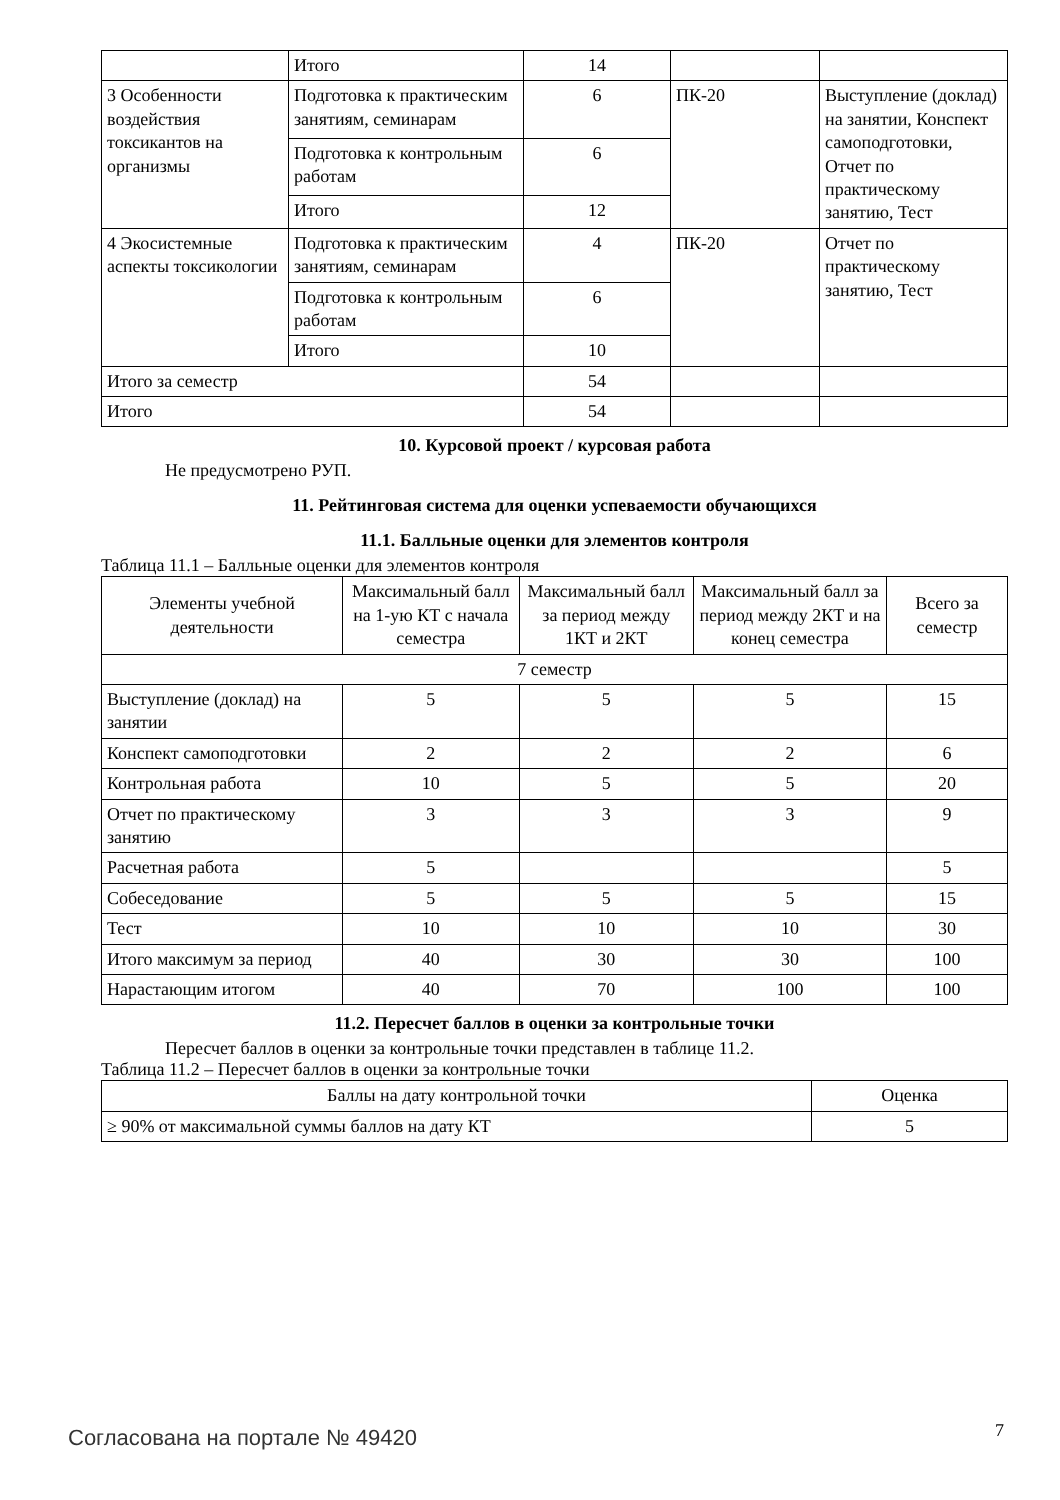| | Итого | 14 | | |
| 3 Особенности воздействия токсикантов на организмы | Подготовка к практическим занятиям, семинарам | 6 | ПК-20 | Выступление (доклад) на занятии, Конспект самоподготовки, Отчет по практическому занятию, Тест |
| | Подготовка к контрольным работам | 6 | | |
| | Итого | 12 | | |
| 4 Экосистемные аспекты токсикологии | Подготовка к практическим занятиям, семинарам | 4 | ПК-20 | Отчет по практическому занятию, Тест |
| | Подготовка к контрольным работам | 6 | | |
| | Итого | 10 | | |
| Итого за семестр | | 54 | | |
| Итого | | 54 | | |
10. Курсовой проект / курсовая работа
Не предусмотрено РУП.
11. Рейтинговая система для оценки успеваемости обучающихся
11.1. Балльные оценки для элементов контроля
Таблица 11.1 – Балльные оценки для элементов контроля
| Элементы учебной деятельности | Максимальный балл на 1-ую КТ с начала семестра | Максимальный балл за период между 1КТ и 2КТ | Максимальный балл за период между 2КТ и на конец семестра | Всего за семестр |
| --- | --- | --- | --- | --- |
| 7 семестр | | | | |
| Выступление (доклад) на занятии | 5 | 5 | 5 | 15 |
| Конспект самоподготовки | 2 | 2 | 2 | 6 |
| Контрольная работа | 10 | 5 | 5 | 20 |
| Отчет по практическому занятию | 3 | 3 | 3 | 9 |
| Расчетная работа | 5 | | | 5 |
| Собеседование | 5 | 5 | 5 | 15 |
| Тест | 10 | 10 | 10 | 30 |
| Итого максимум за период | 40 | 30 | 30 | 100 |
| Нарастающим итогом | 40 | 70 | 100 | 100 |
11.2. Пересчет баллов в оценки за контрольные точки
Пересчет баллов в оценки за контрольные точки представлен в таблице 11.2.
Таблица 11.2 – Пересчет баллов в оценки за контрольные точки
| Баллы на дату контрольной точки | Оценка |
| ≥ 90% от максимальной суммы баллов на дату КТ | 5 |
Согласована на портале № 49420 7